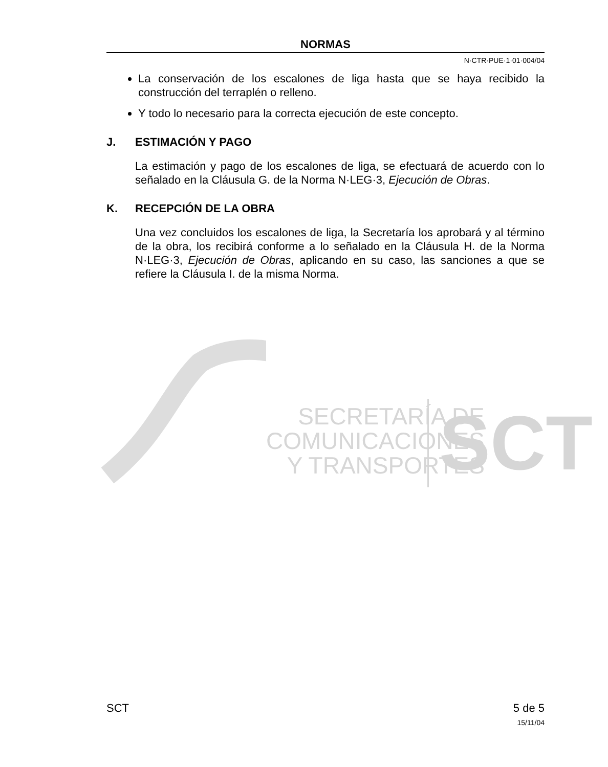SECRETARÍA DE
COMUNICACIONES
Y TRANSPORTES
SCT
NORMAS
N·CTR·PUE·1·01·004/04
La conservación de los escalones de liga hasta que se haya recibido la construcción del terraplén o relleno.
Y todo lo necesario para la correcta ejecución de este concepto.
J. ESTIMACIÓN Y PAGO
La estimación y pago de los escalones de liga, se efectuará de acuerdo con lo señalado en la Cláusula G. de la Norma N·LEG·3, Ejecución de Obras.
K. RECEPCIÓN DE LA OBRA
Una vez concluidos los escalones de liga, la Secretaría los aprobará y al término de la obra, los recibirá conforme a lo señalado en la Cláusula H. de la Norma N·LEG·3, Ejecución de Obras, aplicando en su caso, las sanciones a que se refiere la Cláusula I. de la misma Norma.
SCT 5 de 5
15/11/04